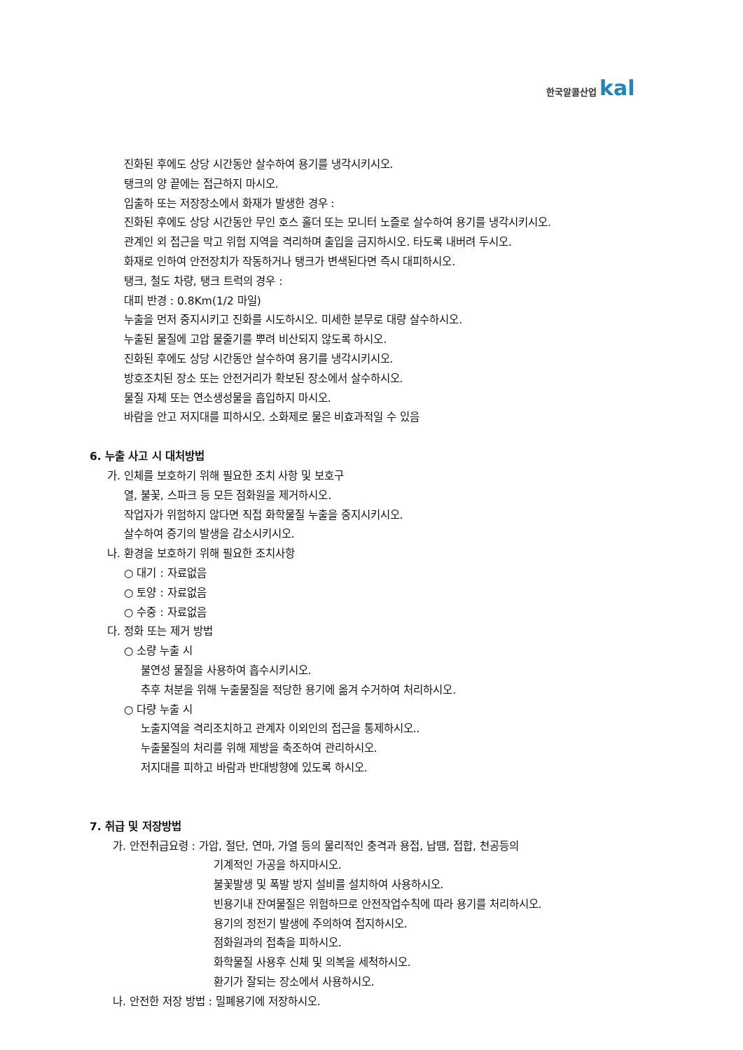한국알콜산업 kal
진화된 후에도 상당 시간동안 살수하여 용기를 냉각시키시오.
탱크의 양 끝에는 접근하지 마시오.
입출하 또는 저장장소에서 화재가 발생한 경우 :
진화된 후에도 상당 시간동안 무인 호스 홀더 또는 모니터 노즐로 살수하여 용기를 냉각시키시오.
관계인 외 접근을 막고 위험 지역을 격리하며 출입을 금지하시오. 타도록 내버려 두시오.
화재로 인하여 안전장치가 작동하거나 탱크가 변색된다면 즉시 대피하시오.
탱크, 철도 차량, 탱크 트럭의 경우 :
대피 반경 : 0.8Km(1/2 마일)
누출을 먼저 중지시키고 진화를 시도하시오. 미세한 분무로 대량 살수하시오.
누출된 물질에 고압 물줄기를 뿌려 비산되지 않도록 하시오.
진화된 후에도 상당 시간동안 살수하여 용기를 냉각시키시오.
방호조치된 장소 또는 안전거리가 확보된 장소에서 살수하시오.
물질 자체 또는 연소생성물을 흡입하지 마시오.
바람을 안고 저지대를 피하시오. 소화제로 물은 비효과적일 수 있음
6. 누출 사고 시 대처방법
가. 인체를 보호하기 위해 필요한 조치 사항 및 보호구
열, 불꽃, 스파크 등 모든 점화원을 제거하시오.
작업자가 위험하지 않다면 직접 화학물질 누출을 중지시키시오.
살수하여 증기의 발생을 감소시키시오.
나. 환경을 보호하기 위해 필요한 조치사항
○ 대기 : 자료없음
○ 토양 : 자료없음
○ 수중 : 자료없음
다. 정화 또는 제거 방법
○ 소량 누출 시
불연성 물질을 사용하여 흡수시키시오.
추후 처분을 위해 누출물질을 적당한 용기에 옮겨 수거하여 처리하시오.
○ 다량 누출 시
노출지역을 격리조치하고 관계자 이외인의 접근을 통제하시오..
누출물질의 처리를 위해 제방을 축조하여 관리하시오.
저지대를 피하고 바람과 반대방향에 있도록 하시오.
7. 취급 및 저장방법
가. 안전취급요령 : 가압, 절단, 연마, 가열 등의 물리적인 충격과 용접, 납땜, 접합, 천공등의
기계적인 가공을 하지마시오.
불꽃발생 및 폭발 방지 설비를 설치하여 사용하시오.
빈용기내 잔여물질은 위험하므로 안전작업수칙에 따라 용기를 처리하시오.
용기의 정전기 발생에 주의하여 접지하시오.
점화원과의 접촉을 피하시오.
화학물질 사용후 신체 및 의복을 세척하시오.
환기가 잘되는 장소에서 사용하시오.
나. 안전한 저장 방법 : 밀폐용기에 저장하시오.